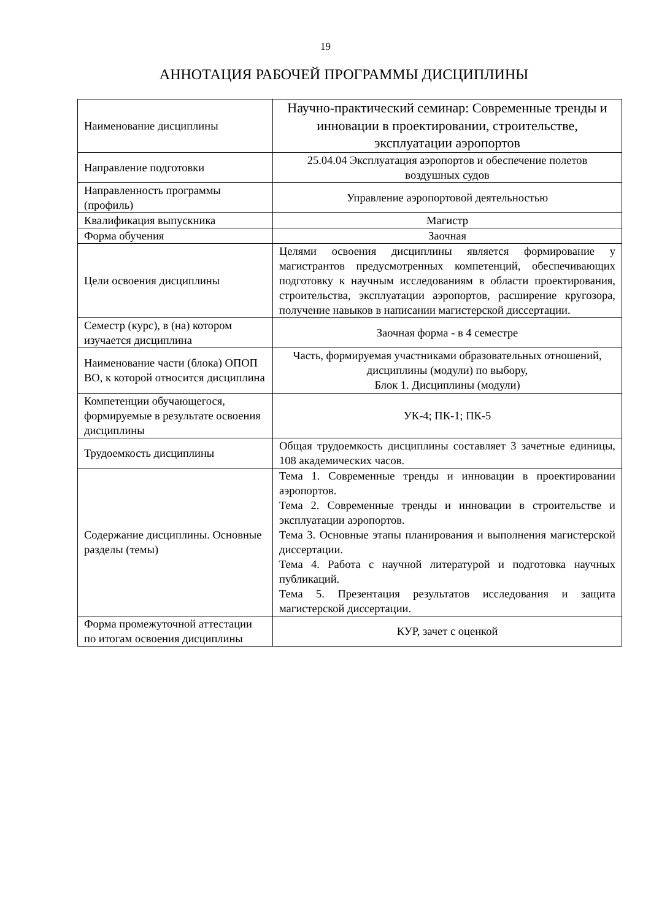19
АННОТАЦИЯ РАБОЧЕЙ ПРОГРАММЫ ДИСЦИПЛИНЫ
| Наименование дисциплины | Научно-практический семинар: Современные тренды и инновации в проектировании, строительстве, эксплуатации аэропортов |
| Направление подготовки | 25.04.04 Эксплуатация аэропортов и обеспечение полетов воздушных судов |
| Направленность программы (профиль) | Управление аэропортовой деятельностью |
| Квалификация выпускника | Магистр |
| Форма обучения | Заочная |
| Цели освоения дисциплины | Целями освоения дисциплины является формирование у магистрантов предусмотренных компетенций, обеспечивающих подготовку к научным исследованиям в области проектирования, строительства, эксплуатации аэропортов, расширение кругозора, получение навыков в написании магистерской диссертации. |
| Семестр (курс), в (на) котором изучается дисциплина | Заочная форма - в 4 семестре |
| Наименование части (блока) ОПОП ВО, к которой относится дисциплина | Часть, формируемая участниками образовательных отношений, дисциплины (модули) по выбору, Блок 1. Дисциплины (модули) |
| Компетенции обучающегося, формируемые в результате освоения дисциплины | УК-4; ПК-1; ПК-5 |
| Трудоемкость дисциплины | Общая трудоемкость дисциплины составляет 3 зачетные единицы, 108 академических часов. |
| Содержание дисциплины. Основные разделы (темы) | Тема 1. Современные тренды и инновации в проектировании аэропортов. Тема 2. Современные тренды и инновации в строительстве и эксплуатации аэропортов. Тема 3. Основные этапы планирования и выполнения магистерской диссертации. Тема 4. Работа с научной литературой и подготовка научных публикаций. Тема 5. Презентация результатов исследования и защита магистерской диссертации. |
| Форма промежуточной аттестации по итогам освоения дисциплины | КУР, зачет с оценкой |